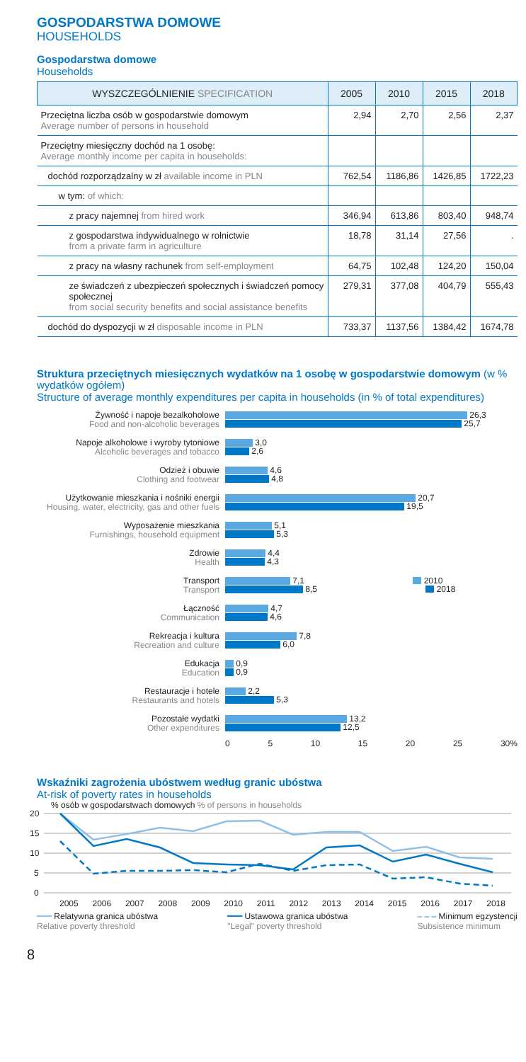GOSPODARSTWA DOMOWE
HOUSEHOLDS
Gospodarstwa domowe
Households
| WYSZCZEGÓLNIENIE SPECIFICATION | 2005 | 2010 | 2015 | 2018 |
| --- | --- | --- | --- | --- |
| Przeciętna liczba osób w gospodarstwie domowym Average number of persons in household | 2,94 | 2,70 | 2,56 | 2,37 |
| Przeciętny miesięczny dochód na 1 osobę: Average monthly income per capita in households: | | | | |
| dochód rozporządzalny w zł available income in PLN | 762,54 | 1186,86 | 1426,85 | 1722,23 |
| w tym: of which: | | | | |
| z pracy najemnej from hired work | 346,94 | 613,86 | 803,40 | 948,74 |
| z gospodarstwa indywidualnego w rolnictwie from a private farm in agriculture | 18,78 | 31,14 | 27,56 | . |
| z pracy na własny rachunek from self-employment | 64,75 | 102,48 | 124,20 | 150,04 |
| ze świadczeń z ubezpieczeń społecznych i świadczeń pomocy społecznej from social security benefits and social assistance benefits | 279,31 | 377,08 | 404,79 | 555,43 |
| dochód do dyspozycji w zł disposable income in PLN | 733,37 | 1137,56 | 1384,42 | 1674,78 |
Struktura przeciętnych miesięcznych wydatków na 1 osobę w gospodarstwie domowym (w % wydatków ogółem)
Structure of average monthly expenditures per capita in households (in % of total expenditures)
Żywność i napoje bezalkoholowe
Food and non-alcoholic beverages
26,3
25,7
Napoje alkoholowe i wyroby tytoniowe
Alcoholic beverages and tobacco
3,0
2,6
Odzież i obuwie
Clothing and footwear
4,6
4,8
Użytkowanie mieszkania i nośniki energii
Housing, water, electricity, gas and other fuels
20,7
19,5
Wyposażenie mieszkania
Furnishings, household equipment
5,1
5,3
Zdrowie
Health
4,4
4,3
Transport
Transport
7,1 2010
8,5 2018
Łączność
Communication
4,7
4,6
Rekreacja i kultura
Recreation and culture
7,8
6,0
Edukacja
Education
0,9
0,9
Restauracje i hotele
Restaurants and hotels
2,2
5,3
Pozostałe wydatki
Other expenditures
13,2
12,5
0 5 10 15 20 25 30%
Wskaźniki zagrożenia ubóstwem według granic ubóstwa
At-risk of poverty rates in households
% osób w gospodarstwach domowych % of persons in households
20
15
10
5
0
2005 2006 2007 2008 2009 2010 2011 2012 2013 2014 2015 2016 2017 2018
━━━ Relatywna granica ubóstwa
Relative poverty threshold
━━━ Ustawowa granica ubóstwa
"Legal" poverty threshold
‒ ‒ ‒ Minimum egzystencji
Subsistence minimum
8